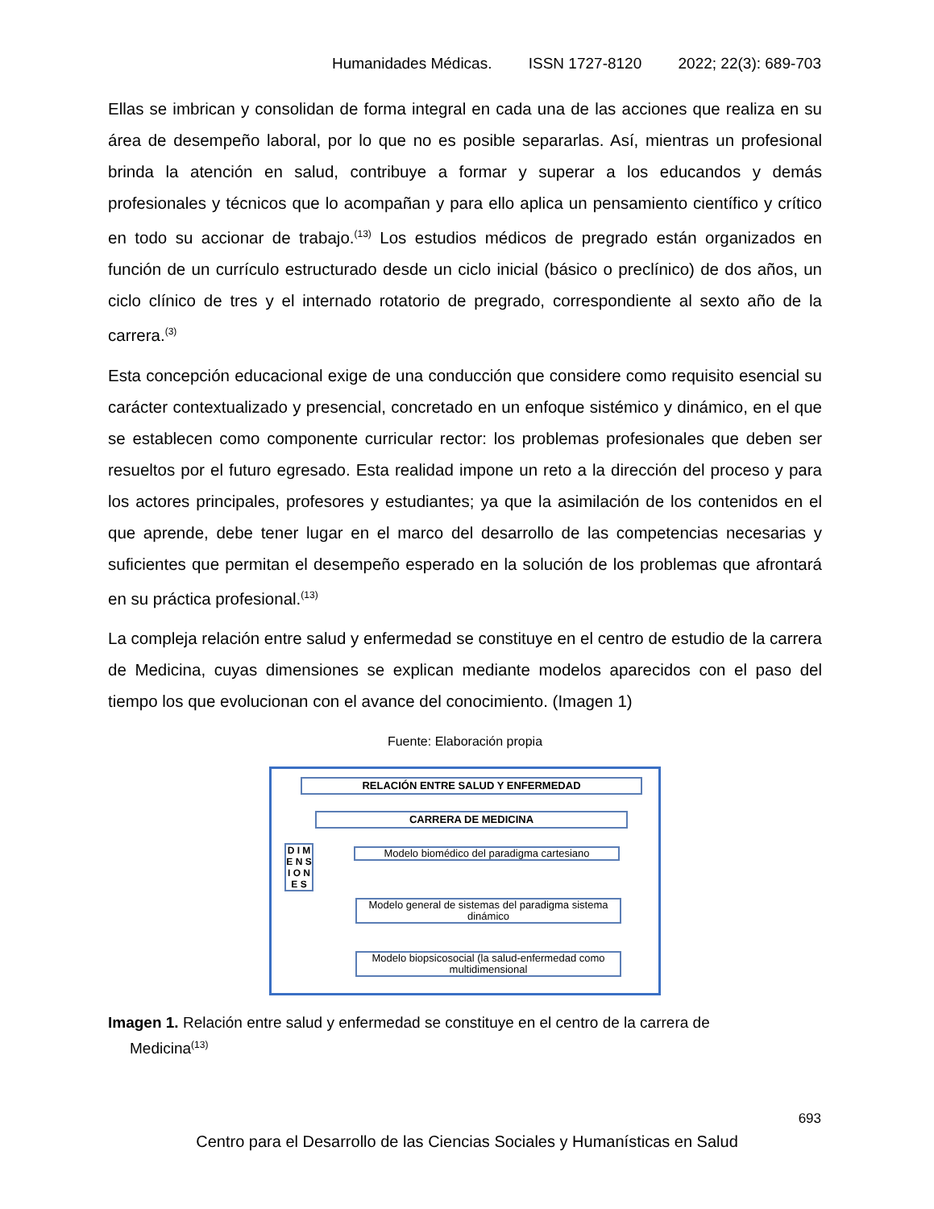Humanidades Médicas. ISSN 1727-8120 2022; 22(3): 689-703
Ellas se imbrican y consolidan de forma integral en cada una de las acciones que realiza en su área de desempeño laboral, por lo que no es posible separarlas. Así, mientras un profesional brinda la atención en salud, contribuye a formar y superar a los educandos y demás profesionales y técnicos que lo acompañan y para ello aplica un pensamiento científico y crítico en todo su accionar de trabajo.<sup>(13)</sup> Los estudios médicos de pregrado están organizados en función de un currículo estructurado desde un ciclo inicial (básico o preclínico) de dos años, un ciclo clínico de tres y el internado rotatorio de pregrado, correspondiente al sexto año de la carrera.<sup>(3)</sup>
Esta concepción educacional exige de una conducción que considere como requisito esencial su carácter contextualizado y presencial, concretado en un enfoque sistémico y dinámico, en el que se establecen como componente curricular rector: los problemas profesionales que deben ser resueltos por el futuro egresado. Esta realidad impone un reto a la dirección del proceso y para los actores principales, profesores y estudiantes; ya que la asimilación de los contenidos en el que aprende, debe tener lugar en el marco del desarrollo de las competencias necesarias y suficientes que permitan el desempeño esperado en la solución de los problemas que afrontará en su práctica profesional.<sup>(13)</sup>
La compleja relación entre salud y enfermedad se constituye en el centro de estudio de la carrera de Medicina, cuyas dimensiones se explican mediante modelos aparecidos con el paso del tiempo los que evolucionan con el avance del conocimiento. (Imagen 1)
Fuente: Elaboración propia
RELACIÓN ENTRE SALUD Y ENFERMEDAD
CARRERA DE MEDICINA
D I M E N S I O N E S
Modelo biomédico del paradigma cartesiano
Modelo general de sistemas del paradigma sistema dinámico
Modelo biopsicosocial (la salud-enfermedad como multidimensional
Imagen 1. Relación entre salud y enfermedad se constituye en el centro de la carrera de
Medicina<sup>(13)</sup>
693
Centro para el Desarrollo de las Ciencias Sociales y Humanísticas en Salud